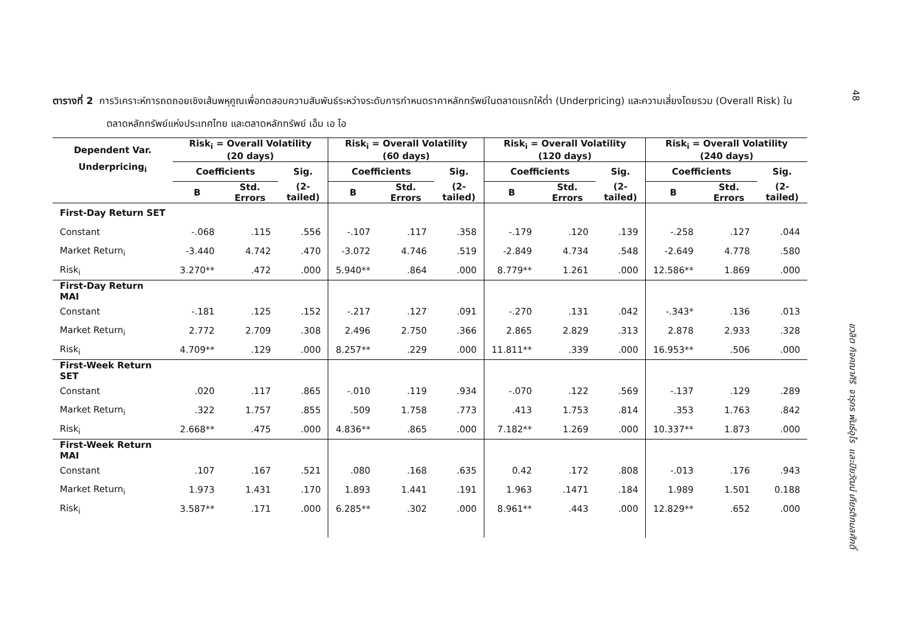48
ตารางที่ 2 การวิเคราะห์การถดถอยเชิงเส้นพหุคูณเพื่อทดสอบความสัมพันธ์ระหว่างระดับการกำหนดราคาหลักทรัพย์ในตลาดแรกให้ต่ำ (Underpricing) และความเสี่ยงโดยรวม (Overall Risk) ในตลาดหลักทรัพย์แห่งประเทศไทย และตลาดหลักทรัพย์ เอ็ม เอ ไอ
| Dependent Var. | Risk<sub>i</sub> = Overall Volatility (20 days) | | | Risk<sub>i</sub> = Overall Volatility (60 days) | | | Risk<sub>i</sub> = Overall Volatility (120 days) | | | Risk<sub>i</sub> = Overall Volatility (240 days) | | |
| --- | --- | --- | --- | --- | --- | --- | --- | --- | --- | --- | --- | --- |
| Underpricing<sub>i</sub> | Coefficients | | Sig. | Coefficients | | Sig. | Coefficients | | Sig. | Coefficients | | Sig. |
| | B | Std. Errors | (2-tailed) | B | Std. Errors | (2-tailed) | B | Std. Errors | (2-tailed) | B | Std. Errors | (2-tailed) |
| First-Day Return SET | | | | | | | | | | | | |
| Constant | -.068 | .115 | .556 | -.107 | .117 | .358 | -.179 | .120 | .139 | -.258 | .127 | .044 |
| Market Return<sub>i</sub> | -3.440 | 4.742 | .470 | -3.072 | 4.746 | .519 | -2.849 | 4.734 | .548 | -2.649 | 4.778 | .580 |
| Risk<sub>i</sub> | 3.270** | .472 | .000 | 5.940** | .864 | .000 | 8.779** | 1.261 | .000 | 12.586** | 1.869 | .000 |
| First-Day Return MAI | | | | | | | | | | | | |
| Constant | -.181 | .125 | .152 | -.217 | .127 | .091 | -.270 | .131 | .042 | -.343* | .136 | .013 |
| Market Return<sub>i</sub> | 2.772 | 2.709 | .308 | 2.496 | 2.750 | .366 | 2.865 | 2.829 | .313 | 2.878 | 2.933 | .328 |
| Risk<sub>i</sub> | 4.709** | .129 | .000 | 8.257** | .229 | .000 | 11.811** | .339 | .000 | 16.953** | .506 | .000 |
| First-Week Return SET | | | | | | | | | | | | |
| Constant | .020 | .117 | .865 | -.010 | .119 | .934 | -.070 | .122 | .569 | -.137 | .129 | .289 |
| Market Return<sub>i</sub> | .322 | 1.757 | .855 | .509 | 1.758 | .773 | .413 | 1.753 | .814 | .353 | 1.763 | .842 |
| Risk<sub>i</sub> | 2.668** | .475 | .000 | 4.836** | .865 | .000 | 7.182** | 1.269 | .000 | 10.337** | 1.873 | .000 |
| First-Week Return MAI | | | | | | | | | | | | |
| Constant | .107 | .167 | .521 | .080 | .168 | .635 | 0.42 | .172 | .808 | -.013 | .176 | .943 |
| Market Return<sub>i</sub> | 1.973 | 1.431 | .170 | 1.893 | 1.441 | .191 | 1.963 | .1471 | .184 | 1.989 | 1.501 | 0.188 |
| Risk<sub>i</sub> | 3.587** | .171 | .000 | 6.285** | .302 | .000 | 8.961** | .443 | .000 | 12.829** | .652 | .000 |
ชวลิต กิจคณาศิริ จารุกร พันธ์อุไร และปิยวัฒน์ เกียรติกมลศักดิ์